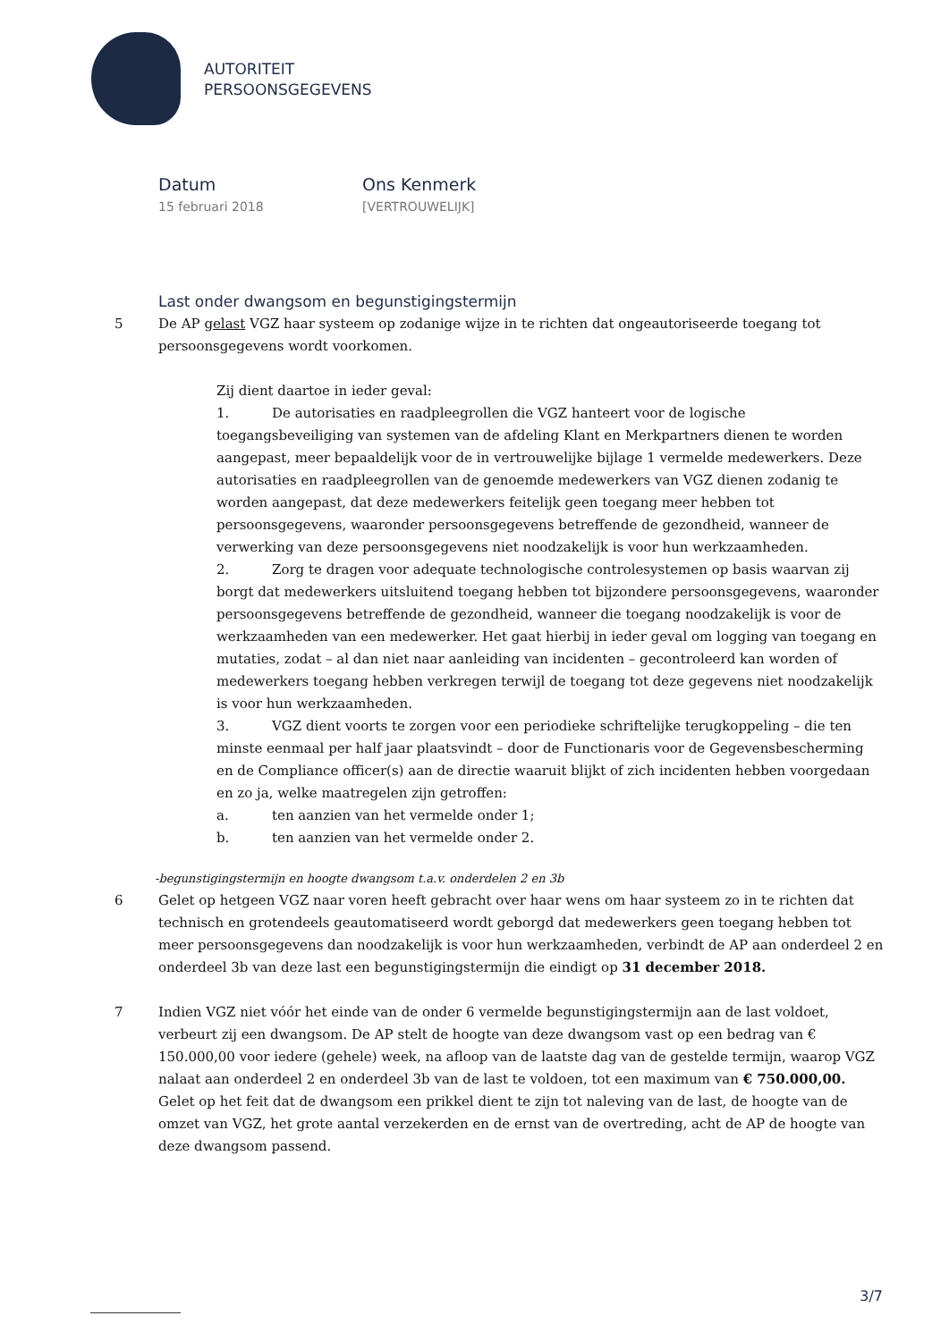AUTORITEIT
PERSOONSGEGEVENS
Datum
15 februari 2018
Ons Kenmerk
[VERTROUWELIJK]
Last onder dwangsom en begunstigingstermijn
5 De AP gelast VGZ haar systeem op zodanige wijze in te richten dat ongeautoriseerde toegang tot persoonsgegevens wordt voorkomen.
Zij dient daartoe in ieder geval:
1. De autorisaties en raadpleegrollen die VGZ hanteert voor de logische toegangsbeveiliging van systemen van de afdeling Klant en Merkpartners dienen te worden aangepast, meer bepaaldelijk voor de in vertrouwelijke bijlage 1 vermelde medewerkers. Deze autorisaties en raadpleegrollen van de genoemde medewerkers van VGZ dienen zodanig te worden aangepast, dat deze medewerkers feitelijk geen toegang meer hebben tot persoonsgegevens, waaronder persoonsgegevens betreffende de gezondheid, wanneer de verwerking van deze persoonsgegevens niet noodzakelijk is voor hun werkzaamheden.
2. Zorg te dragen voor adequate technologische controlesystemen op basis waarvan zij borgt dat medewerkers uitsluitend toegang hebben tot bijzondere persoonsgegevens, waaronder persoonsgegevens betreffende de gezondheid, wanneer die toegang noodzakelijk is voor de werkzaamheden van een medewerker. Het gaat hierbij in ieder geval om logging van toegang en mutaties, zodat – al dan niet naar aanleiding van incidenten – gecontroleerd kan worden of medewerkers toegang hebben verkregen terwijl de toegang tot deze gegevens niet noodzakelijk is voor hun werkzaamheden.
3. VGZ dient voorts te zorgen voor een periodieke schriftelijke terugkoppeling – die ten minste eenmaal per half jaar plaatsvindt – door de Functionaris voor de Gegevensbescherming en de Compliance officer(s) aan de directie waaruit blijkt of zich incidenten hebben voorgedaan en zo ja, welke maatregelen zijn getroffen:
a. ten aanzien van het vermelde onder 1;
b. ten aanzien van het vermelde onder 2.
-begunstigingstermijn en hoogte dwangsom t.a.v. onderdelen 2 en 3b
6 Gelet op hetgeen VGZ naar voren heeft gebracht over haar wens om haar systeem zo in te richten dat technisch en grotendeels geautomatiseerd wordt geborgd dat medewerkers geen toegang hebben tot meer persoonsgegevens dan noodzakelijk is voor hun werkzaamheden, verbindt de AP aan onderdeel 2 en onderdeel 3b van deze last een begunstigingstermijn die eindigt op 31 december 2018.
7 Indien VGZ niet vóór het einde van de onder 6 vermelde begunstigingstermijn aan de last voldoet, verbeurt zij een dwangsom. De AP stelt de hoogte van deze dwangsom vast op een bedrag van € 150.000,00 voor iedere (gehele) week, na afloop van de laatste dag van de gestelde termijn, waarop VGZ nalaat aan onderdeel 2 en onderdeel 3b van de last te voldoen, tot een maximum van € 750.000,00.
Gelet op het feit dat de dwangsom een prikkel dient te zijn tot naleving van de last, de hoogte van de omzet van VGZ, het grote aantal verzekerden en de ernst van de overtreding, acht de AP de hoogte van deze dwangsom passend.
3/7